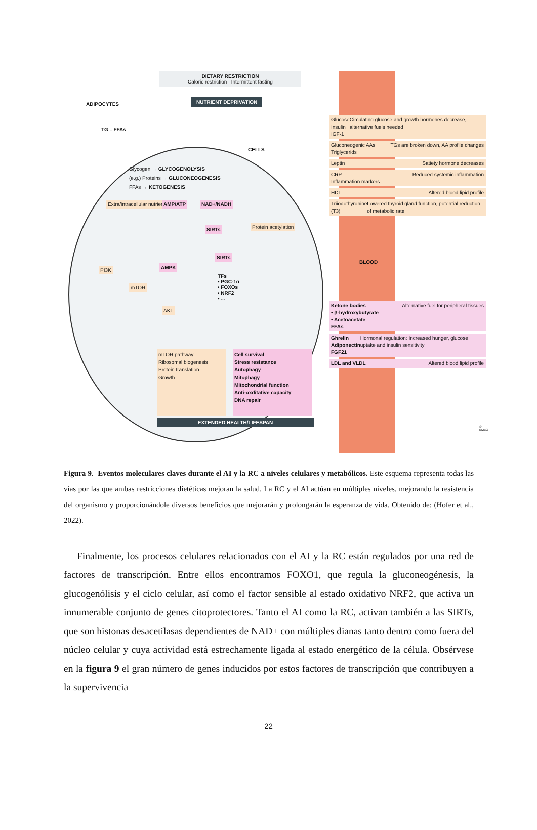DIETARY RESTRICTION
Caloric restriction Intermittent fasting
NUTRIENT DEPRIVATION
ADIPOCYTES
TG ↓ FFAs
CELLS
Glycogen → GLYCOGENOLYSIS
(e.g.) Proteins → GLUCONEOGENESIS
FFAs → KETOGENESIS
Extra/intracellular nutrients AMP/ATP NAD+/NADH
SIRTs Protein acetylation
SIRTs
AMPK
PI3K
TFs
• PGC-1α
• FOXOs
• NRF2
• ...
mTOR
AKT
BLOOD
mTOR pathway
Ribosomal biogenesis
Protein translation
Growth
Cell survival
Stress resistance
Autophagy
Mitophagy
Mitochondrial function
Anti-oxditative capacity
DNA repair
EXTENDED HEALTH/LIFESPAN
Glucose
Insulin
IGF-1 Circulating glucose and growth hormones decrease, alternative fuels needed
Gluconeogenic AAs
Triglycerids TGs are broken down, AA profile changes
Leptin Satiety hormone decreases
CRP
Inflammation markers Reduced systemic inflammation
HDL Altered blood lipid profile
Triiodothyronine (T3) Lowered thyroid gland function, potential reduction of metabolic rate
Ketone bodies
• β-hydroxybutyrate
• Acetoacetate
FFAs Alternative fuel for peripheral tissues
Ghrelin
Adiponectin
FGF21 Hormonal regulation: Increased hunger, glucose uptake and insulin sensitivity
LDL and VLDL Altered blood lipid profile
© EMBO
Figura 9. Eventos moleculares claves durante el AI y la RC a niveles celulares y metabólicos. Este esquema representa todas las vías por las que ambas restricciones dietéticas mejoran la salud. La RC y el AI actúan en múltiples niveles, mejorando la resistencia del organismo y proporcionándole diversos beneficios que mejorarán y prolongarán la esperanza de vida. Obtenido de: (Hofer et al., 2022).
Finalmente, los procesos celulares relacionados con el AI y la RC están regulados por una red de factores de transcripción. Entre ellos encontramos FOXO1, que regula la gluconeogénesis, la glucogenólisis y el ciclo celular, así como el factor sensible al estado oxidativo NRF2, que activa un innumerable conjunto de genes citoprotectores. Tanto el AI como la RC, activan también a las SIRTs, que son histonas desacetilasas dependientes de NAD+ con múltiples dianas tanto dentro como fuera del núcleo celular y cuya actividad está estrechamente ligada al estado energético de la célula. Obsérvese en la figura 9 el gran número de genes inducidos por estos factores de transcripción que contribuyen a la supervivencia
22